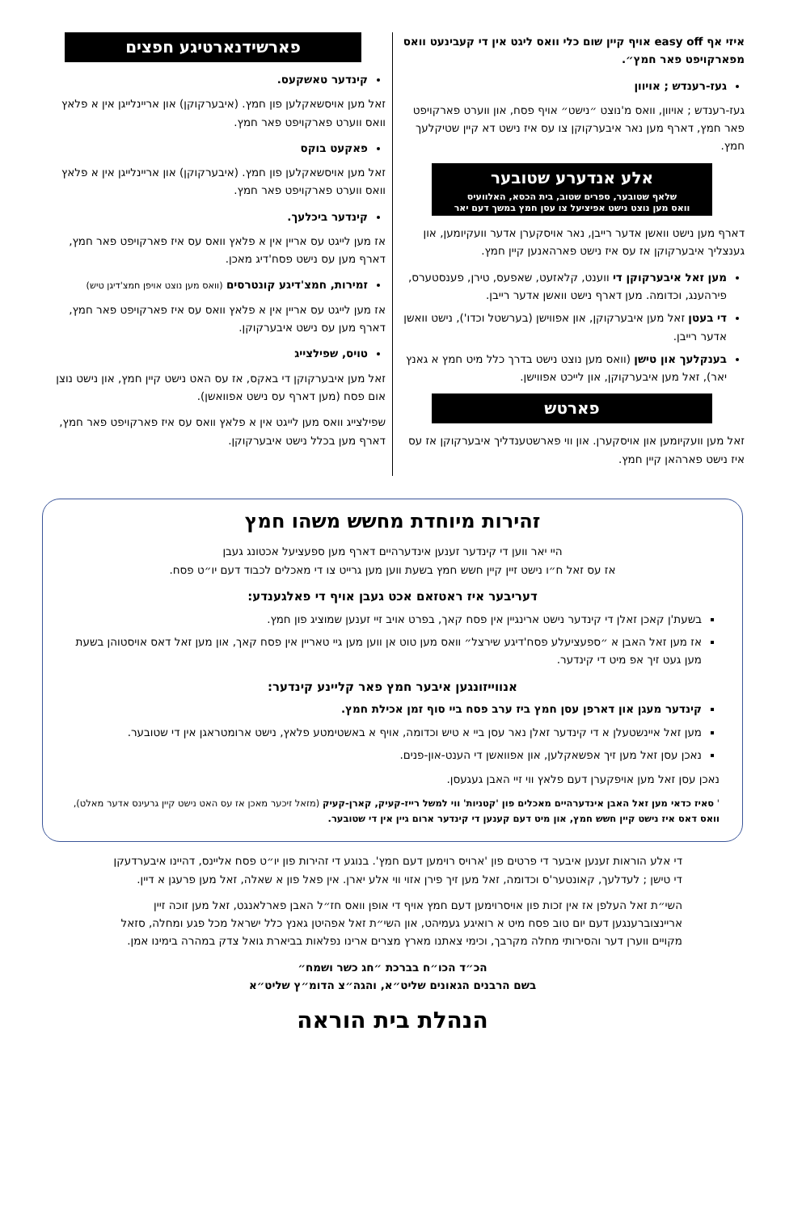איזי אף easy off אויף קיין שום כלי וואס ליגט אין די קעבינעט וואס מפארקויפט פאר חמץ״.
געז-רענדש ; אויוון
געז-רענדש ; אויוון, וואס מ'נוצט ״נישט״ אויף פסח, און ווערט פארקויפט פאר חמץ, דארף מען נאר איבערקוקן צו עס איז נישט דא קיין שטיקלעך חמץ.
אלע אנדערע שטובער
שלאף שטובער, ספרים שטוב, בית הכסא, האלוועיס
וואס מען נוצט נישט אפיציעל צו עסן חמץ במשך דעם יאר
דארף מען נישט וואשן אדער רייבן, נאר אויסקערן אדער וועקיומען, און גענצליך איבערקוקן אז עס איז נישט פארהאנען קיין חמץ.
מען זאל איבערקוקן די ווענט, קלאזעט, שאפעס, טירן, פענסטערס, פירהענג, וכדומה. מען דארף נישט וואשן אדער רייבן.
די בעטן זאל מען איבערקוקן, און אפווישן (בערשטל וכדו'), נישט וואשן אדער רייבן.
בענקלעך און טישן (וואס מען נוצט נישט בדרך כלל מיט חמץ א גאנץ יאר), זאל מען איבערקוקן, און לייכט אפווישן.
פארטש
זאל מען וועקיומען און אויסקערן. און ווי פארשטענדליך איבערקוקן אז עס איז נישט פארהאן קיין חמץ.
פארשידנארטיגע חפצים
קינדער טאשקעס.
זאל מען אויסשאקלען פון חמץ. (איבערקוקן) און אריינלייגן אין א פלאץ וואס ווערט פארקויפט פאר חמץ.
פאקעט בוקס
זאל מען אויסשאקלען פון חמץ. (איבערקוקן) און אריינלייגן אין א פלאץ וואס ווערט פארקויפט פאר חמץ.
קינדער ביכלעך.
אז מען לייגט עס אריין אין א פלאץ וואס עס איז פארקויפט פאר חמץ, דארף מען עס נישט פסח'דיג מאכן.
זמירות, חמצ'דיגע קונטרסים (וואס מען נוצט אויפן חמצ'דיגן טיש)
אז מען לייגט עס אריין אין א פלאץ וואס עס איז פארקויפט פאר חמץ, דארף מען עס נישט איבערקוקן.
טויס, שפילצייג
זאל מען איבערקוקן די באקס, אז עס האט נישט קיין חמץ, און נישט נוצן אום פסח (מען דארף עס נישט אפוואשן).
שפילצייג וואס מען לייגט אין א פלאץ וואס עס איז פארקויפט פאר חמץ, דארף מען בכלל נישט איבערקוקן.
זהירות מיוחדת מחשש משהו חמץ
היי יאר ווען די קינדער זענען אינדערהיים דארף מען ספעציעל אכטונג געבן
אז עס זאל ח״ו נישט זיין קיין חשש חמץ בשעת ווען מען גרייט צו די מאכלים לכבוד דעם יו״ט פסח.
דעריבער איז ראטזאם אכט געבן אויף די פאלגענדע:
בשעת'ן קאכן זאלן די קינדער נישט ארינגיין אין פסח קאך, בפרט אויב זיי זענען שמוציג פון חמץ.
אז מען זאל האבן א ״ספעציעלע פסח'דיגע שירצל״ וואס מען טוט אן ווען מען גיי טאריין אין פסח קאך, און מען זאל דאס אויסטוהן בשעת מען געט זיך אפ מיט די קינדער.
אנווייזונגען איבער חמץ פאר קליינע קינדער:
קינדער מעגן און דארפן עסן חמץ ביז ערב פסח ביי סוף זמן אכילת חמץ.
מען זאל איינשטעלן א די קינדער זאלן נאר עסן ביי א טיש וכדומה, אויף א באשטימטע פלאץ, נישט ארומטראגן אין די שטובער.
נאכן עסן זאל מען זיך אפשאקלען, און אפוואשן די הענט-און-פנים.
נאכן עסן זאל מען אויפקערן דעם פלאץ ווי זיי האבן געגעסן.
' סאיז כדאי מען זאל האבן אינדערהיים מאכלים פון 'קטניות' ווי למשל רייז-קעיק, קארן-קעיק (מזאל זיכער מאכן אז עס האט נישט קיין גרעינס אדער מאלט), וואס דאס איז נישט קיין חשש חמץ, און מיט דעם קענען די קינדער ארום גיין אין די שטובער.
די אלע הוראות זענען איבער די פרטים פון 'ארויס רוימען דעם חמץ'. בנוגע די זהירות פון יו״ט פסח אליינס, דהיינו איבערדעקן די טישן ; לעדלעך, קאונטער'ס וכדומה, זאל מען זיך פירן אזוי ווי אלע יארן. אין פאל פון א שאלה, זאל מען פרעגן א דיין.
השי״ת זאל העלפן אז אין זכות פון אויסרוימען דעם חמץ אויף די אופן וואס חז״ל האבן פארלאנגט, זאל מען זוכה זיין אריינצוברענגען דעם יום טוב פסח מיט א רואיגע געמיהט, און השי״ת זאל אפהיטן גאנץ כלל ישראל מכל פגע ומחלה, סזאל מקויים ווערן דער והסירותי מחלה מקרבך, וכימי צאתנו מארץ מצרים ארינו נפלאות בביארת גואל צדק במהרה בימינו אמן.
הכ״ד הכו״ח בברכת ״חג כשר ושמח״
בשם הרבנים הגאונים שליט״א, והגה״צ הדומ״ץ שליט״א
הנהלת בית הוראה